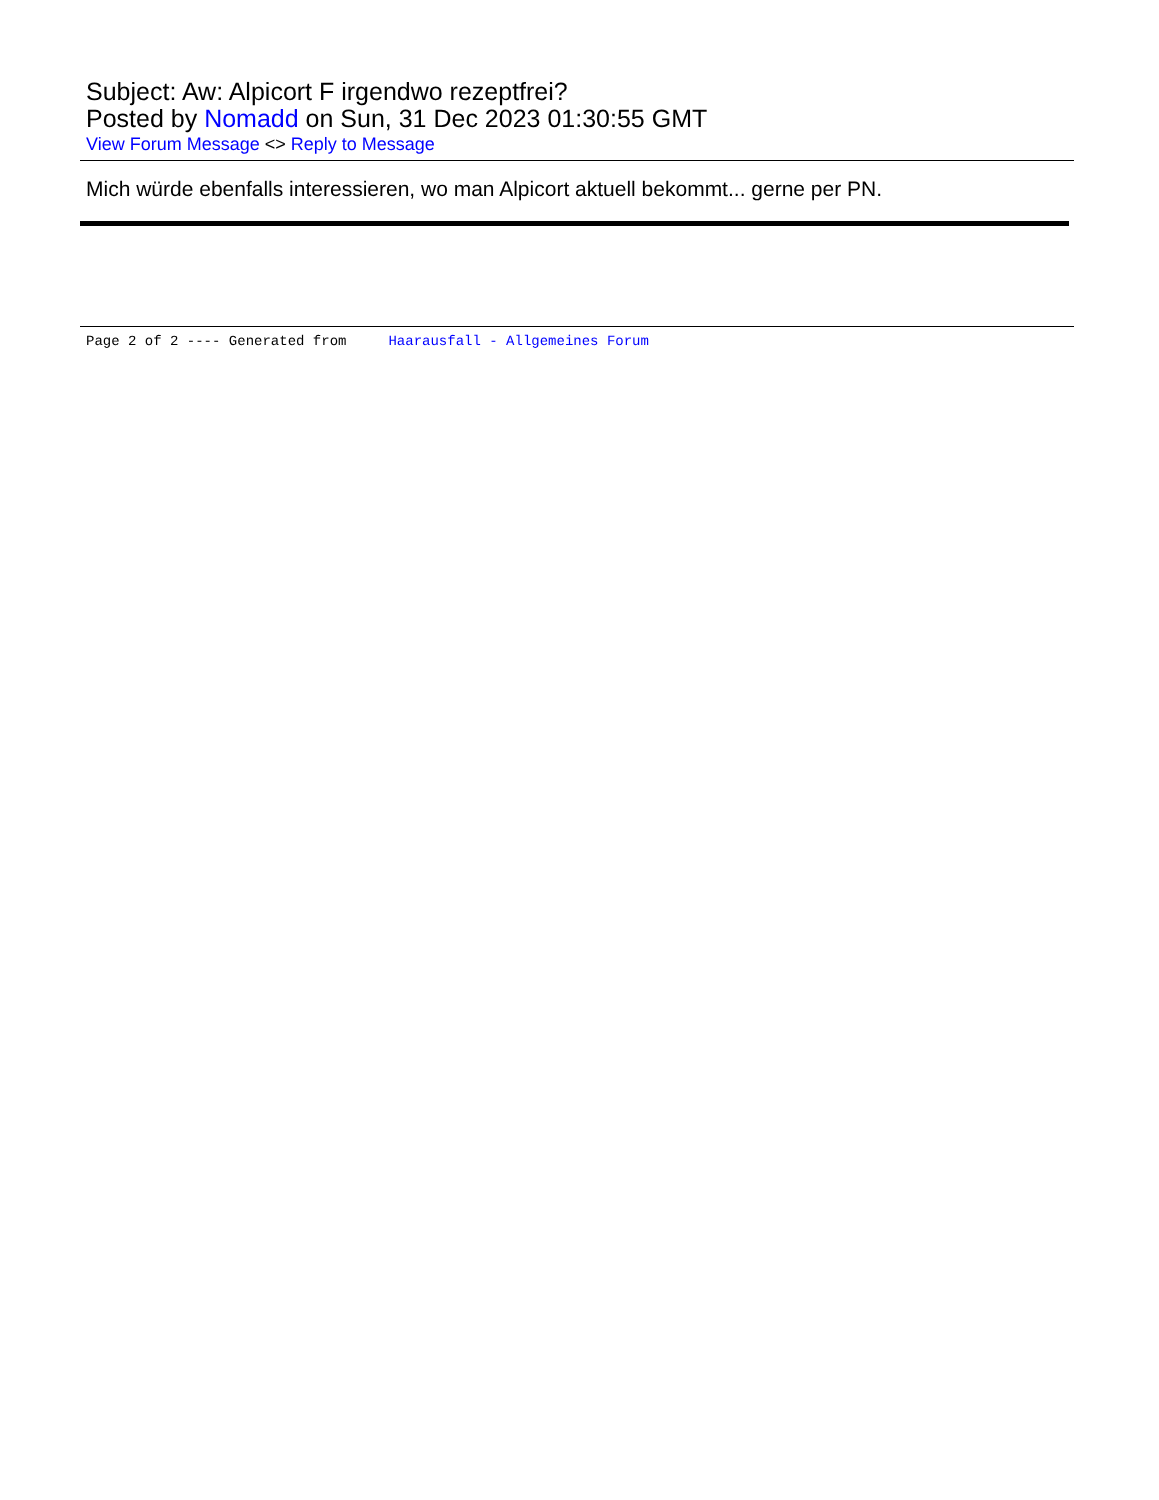Subject: Aw: Alpicort F irgendwo rezeptfrei?
Posted by Nomadd on Sun, 31 Dec 2023 01:30:55 GMT
View Forum Message <> Reply to Message
Mich würde ebenfalls interessieren, wo man Alpicort aktuell bekommt... gerne per PN.
Page 2 of 2 ---- Generated from Haarausfall - Allgemeines Forum